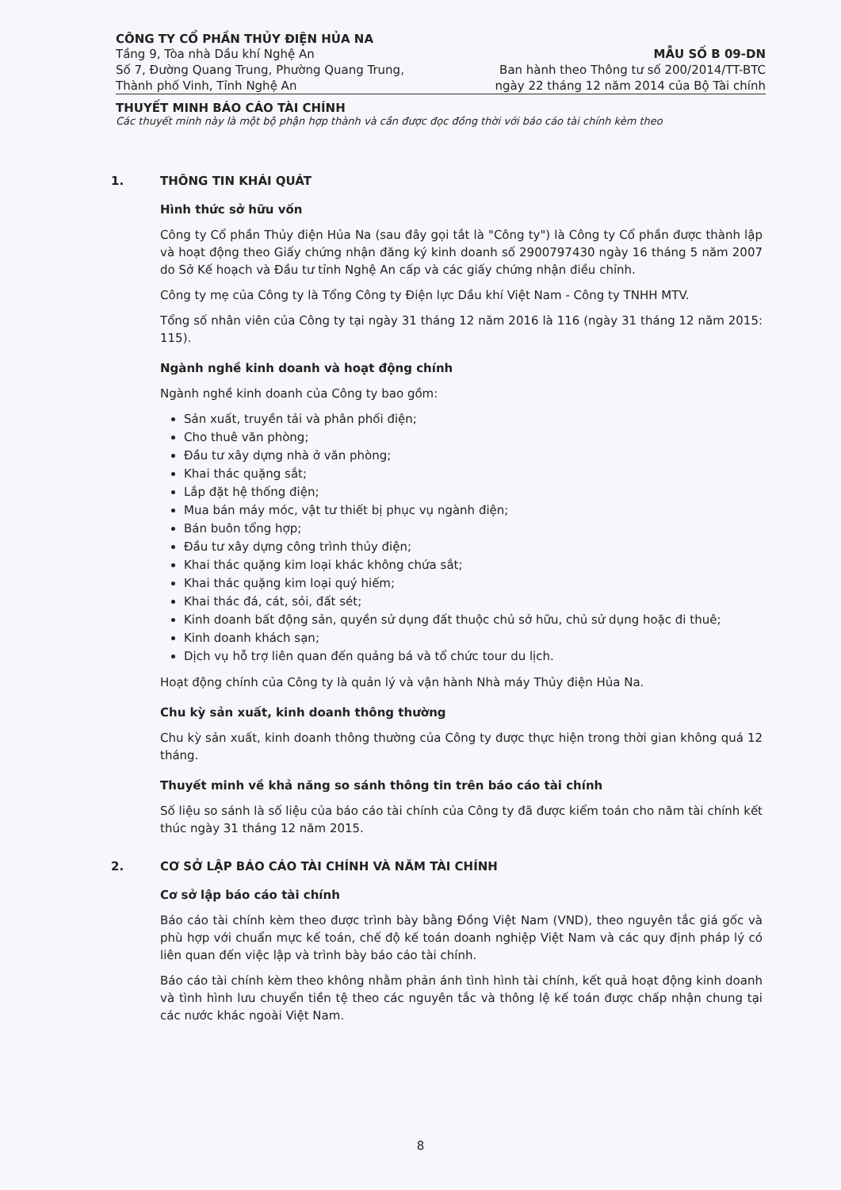CÔNG TY CỔ PHẦN THỦY ĐIỆN HỦA NA
Tầng 9, Tòa nhà Dầu khí Nghệ An
Số 7, Đường Quang Trung, Phường Quang Trung,
Thành phố Vinh, Tỉnh Nghệ An
MẪU SỐ B 09-DN
Ban hành theo Thông tư số 200/2014/TT-BTC
ngày 22 tháng 12 năm 2014 của Bộ Tài chính
THUYẾT MINH BÁO CÁO TÀI CHÍNH
Các thuyết minh này là một bộ phận hợp thành và cần được đọc đồng thời với báo cáo tài chính kèm theo
1. THÔNG TIN KHÁI QUÁT
Hình thức sở hữu vốn
Công ty Cổ phần Thủy điện Hủa Na (sau đây gọi tắt là "Công ty") là Công ty Cổ phần được thành lập và hoạt động theo Giấy chứng nhận đăng ký kinh doanh số 2900797430 ngày 16 tháng 5 năm 2007 do Sở Kế hoạch và Đầu tư tỉnh Nghệ An cấp và các giấy chứng nhận điều chỉnh.
Công ty mẹ của Công ty là Tổng Công ty Điện lực Dầu khí Việt Nam - Công ty TNHH MTV.
Tổng số nhân viên của Công ty tại ngày 31 tháng 12 năm 2016 là 116 (ngày 31 tháng 12 năm 2015: 115).
Ngành nghề kinh doanh và hoạt động chính
Ngành nghề kinh doanh của Công ty bao gồm:
Sản xuất, truyền tải và phân phối điện;
Cho thuê văn phòng;
Đầu tư xây dựng nhà ở văn phòng;
Khai thác quặng sắt;
Lắp đặt hệ thống điện;
Mua bán máy móc, vật tư thiết bị phục vụ ngành điện;
Bán buôn tổng hợp;
Đầu tư xây dựng công trình thủy điện;
Khai thác quặng kim loại khác không chứa sắt;
Khai thác quặng kim loại quý hiếm;
Khai thác đá, cát, sỏi, đất sét;
Kinh doanh bất động sản, quyền sử dụng đất thuộc chủ sở hữu, chủ sử dụng hoặc đi thuê;
Kinh doanh khách sạn;
Dịch vụ hỗ trợ liên quan đến quảng bá và tổ chức tour du lịch.
Hoạt động chính của Công ty là quản lý và vận hành Nhà máy Thủy điện Hủa Na.
Chu kỳ sản xuất, kinh doanh thông thường
Chu kỳ sản xuất, kinh doanh thông thường của Công ty được thực hiện trong thời gian không quá 12 tháng.
Thuyết minh về khả năng so sánh thông tin trên báo cáo tài chính
Số liệu so sánh là số liệu của báo cáo tài chính của Công ty đã được kiểm toán cho năm tài chính kết thúc ngày 31 tháng 12 năm 2015.
2. CƠ SỞ LẬP BÁO CÁO TÀI CHÍNH VÀ NĂM TÀI CHÍNH
Cơ sở lập báo cáo tài chính
Báo cáo tài chính kèm theo được trình bày bằng Đồng Việt Nam (VND), theo nguyên tắc giá gốc và phù hợp với chuẩn mực kế toán, chế độ kế toán doanh nghiệp Việt Nam và các quy định pháp lý có liên quan đến việc lập và trình bày báo cáo tài chính.
Báo cáo tài chính kèm theo không nhằm phản ánh tình hình tài chính, kết quả hoạt động kinh doanh và tình hình lưu chuyển tiền tệ theo các nguyên tắc và thông lệ kế toán được chấp nhận chung tại các nước khác ngoài Việt Nam.
8